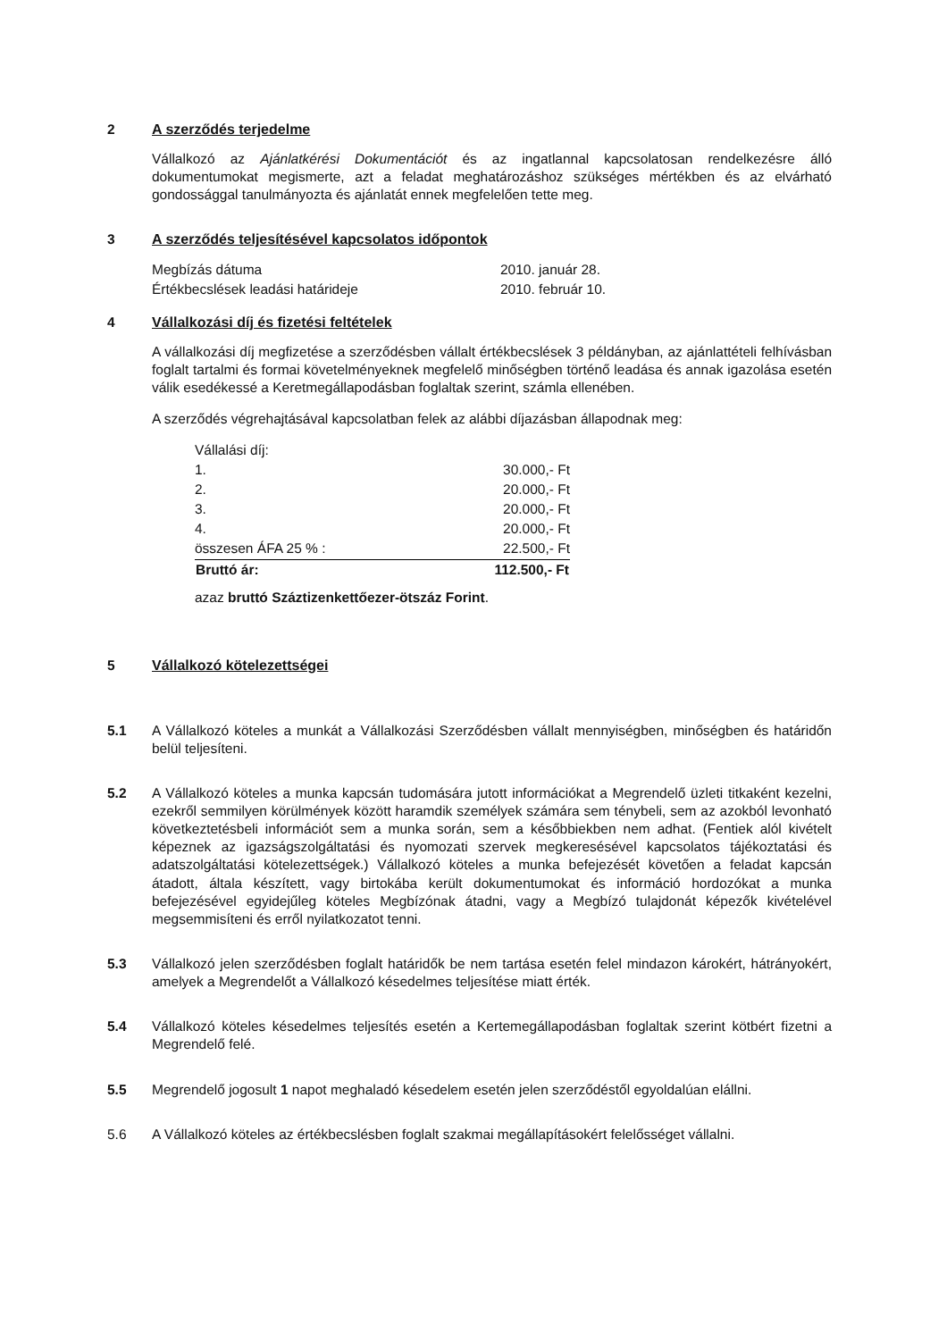2 A szerződés terjedelme
Vállalkozó az Ajánlatkérési Dokumentációt és az ingatlannal kapcsolatosan rendelkezésre álló dokumentumokat megismerte, azt a feladat meghatározáshoz szükséges mértékben és az elvárható gondossággal tanulmányozta és ajánlatát ennek megfelelően tette meg.
3 A szerződés teljesítésével kapcsolatos időpontok
| Megbízás dátuma | 2010. január 28. |
| Értékbecslések leadási határideje | 2010. február 10. |
4 Vállalkozási díj és fizetési feltételek
A vállalkozási díj megfizetése a szerződésben vállalt értékbecslések 3 példányban, az ajánlattételi felhívásban foglalt tartalmi és formai követelményeknek megfelelő minőségben történő leadása és annak igazolása esetén válik esedékessé a Keretmegállapodásban foglaltak szerint, számla ellenében.
A szerződés végrehajtásával kapcsolatban felek az alábbi díjazásban állapodnak meg:
| Vállalási díj: | |
| 1. | 30.000,- Ft |
| 2. | 20.000,- Ft |
| 3. | 20.000,- Ft |
| 4. | 20.000,- Ft |
| összesen ÁFA 25 % : | 22.500,- Ft |
| Bruttó ár: | 112.500,- Ft |
azaz bruttó Száztizenkettőezer-ötszáz Forint.
5 Vállalkozó kötelezettségei
5.1 A Vállalkozó köteles a munkát a Vállalkozási Szerződésben vállalt mennyiségben, minőségben és határidőn belül teljesíteni.
5.2 A Vállalkozó köteles a munka kapcsán tudomására jutott információkat a Megrendelő üzleti titkaként kezelni, ezekről semmilyen körülmények között haramdik személyek számára sem ténybeli, sem az azokból levonható következtetésbeli információt sem a munka során, sem a későbbiekben nem adhat. (Fentiek alól kivételt képeznek az igazságszolgáltatási és nyomozati szervek megkeresésével kapcsolatos tájékoztatási és adatszolgáltatási kötelezettségek.) Vállalkozó köteles a munka befejezését követően a feladat kapcsán átadott, általa készített, vagy birtokába került dokumentumokat és információ hordozókat a munka befejezésével egyidejűleg köteles Megbízónak átadni, vagy a Megbízó tulajdonát képezők kivételével megsemmisíteni és erről nyilatkozatot tenni.
5.3 Vállalkozó jelen szerződésben foglalt határidők be nem tartása esetén felel mindazon károkért, hátrányokért, amelyek a Megrendelőt a Vállalkozó késedelmes teljesítése miatt érték.
5.4 Vállalkozó köteles késedelmes teljesítés esetén a Kertemegállapodásban foglaltak szerint kötbért fizetni a Megrendelő felé.
5.5 Megrendelő jogosult 1 napot meghaladó késedelem esetén jelen szerződéstől egyoldalúan elállni.
5.6 A Vállalkozó köteles az értékbecslésben foglalt szakmai megállapításokért felelősséget vállalni.